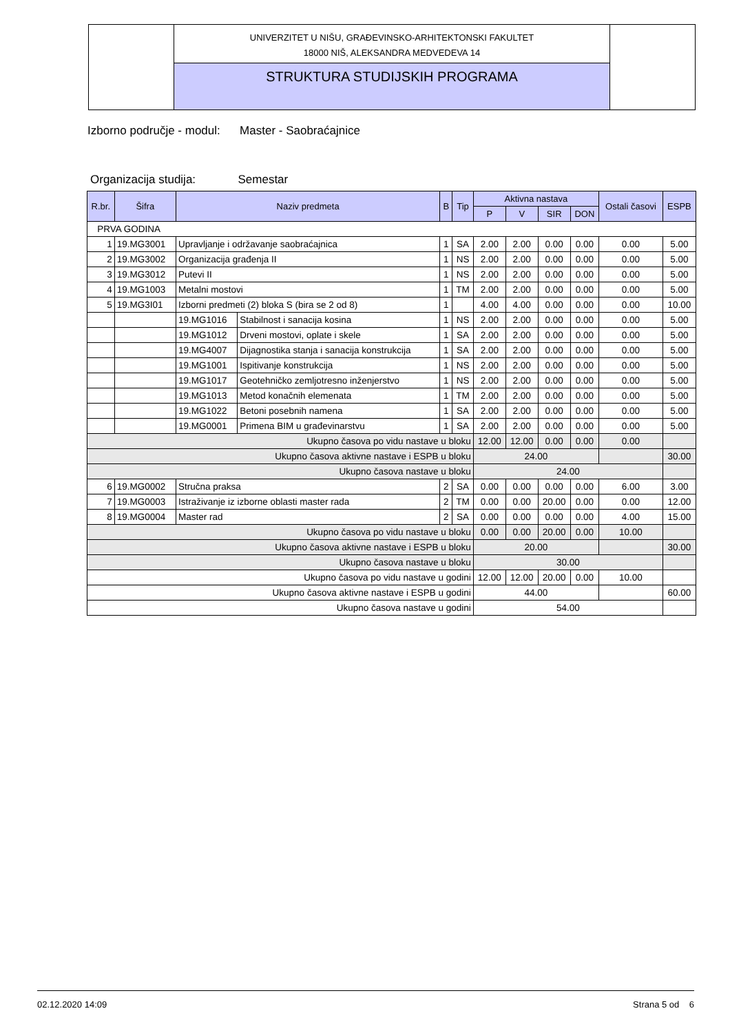UNIVERZITET U NIŠU, GRAĐEVINSKO-ARHITEKTONSKI FAKULTET
18000 NIŠ, ALEKSANDRA MEDVEDEVA 14
STRUKTURA STUDIJSKIH PROGRAMA
Izborno područje - modul: Master - Saobraćajnice
Organizacija studija: Semestar
| R.br. | Šifra | Naziv predmeta | | B | Tip | Aktivna nastava | | | | Ostali časovi | ESPB |
| --- | --- | --- | --- | --- | --- | --- | --- | --- | --- | --- | --- |
| | | | | | | P | V | SIR | DON | | |
| PRVA GODINA | | | | | | | | | | | |
| 1 | 19.MG3001 | Upravljanje i održavanje saobraćajnica | | 1 | SA | 2.00 | 2.00 | 0.00 | 0.00 | 0.00 | 5.00 |
| 2 | 19.MG3002 | Organizacija građenja II | | 1 | NS | 2.00 | 2.00 | 0.00 | 0.00 | 0.00 | 5.00 |
| 3 | 19.MG3012 | Putevi II | | 1 | NS | 2.00 | 2.00 | 0.00 | 0.00 | 0.00 | 5.00 |
| 4 | 19.MG1003 | Metalni mostovi | | 1 | TM | 2.00 | 2.00 | 0.00 | 0.00 | 0.00 | 5.00 |
| 5 | 19.MG3I01 | Izborni predmeti (2) bloka S (bira se 2 od 8) | | 1 | | 4.00 | 4.00 | 0.00 | 0.00 | 0.00 | 10.00 |
| | | 19.MG1016 | Stabilnost i sanacija kosina | 1 | NS | 2.00 | 2.00 | 0.00 | 0.00 | 0.00 | 5.00 |
| | | 19.MG1012 | Drveni mostovi, oplate i skele | 1 | SA | 2.00 | 2.00 | 0.00 | 0.00 | 0.00 | 5.00 |
| | | 19.MG4007 | Dijagnostika stanja i sanacija konstrukcija | 1 | SA | 2.00 | 2.00 | 0.00 | 0.00 | 0.00 | 5.00 |
| | | 19.MG1001 | Ispitivanje konstrukcija | 1 | NS | 2.00 | 2.00 | 0.00 | 0.00 | 0.00 | 5.00 |
| | | 19.MG1017 | Geotehničko zemljotresno inženjerstvo | 1 | NS | 2.00 | 2.00 | 0.00 | 0.00 | 0.00 | 5.00 |
| | | 19.MG1013 | Metod konačnih elemenata | 1 | TM | 2.00 | 2.00 | 0.00 | 0.00 | 0.00 | 5.00 |
| | | 19.MG1022 | Betoni posebnih namena | 1 | SA | 2.00 | 2.00 | 0.00 | 0.00 | 0.00 | 5.00 |
| | | 19.MG0001 | Primena BIM u građevinarstvu | 1 | SA | 2.00 | 2.00 | 0.00 | 0.00 | 0.00 | 5.00 |
| Ukupno časova po vidu nastave u bloku | | | | | | 12.00 | 12.00 | 0.00 | 0.00 | 0.00 | |
| Ukupno časova aktivne nastave i ESPB u bloku | | | | | | 24.00 | | | | | 30.00 |
| Ukupno časova nastave u bloku | | | | | | 24.00 | | | | | |
| 6 | 19.MG0002 | Stručna praksa | | 2 | SA | 0.00 | 0.00 | 0.00 | 0.00 | 6.00 | 3.00 |
| 7 | 19.MG0003 | Istraživanje iz izborne oblasti master rada | | 2 | TM | 0.00 | 0.00 | 20.00 | 0.00 | 0.00 | 12.00 |
| 8 | 19.MG0004 | Master rad | | 2 | SA | 0.00 | 0.00 | 0.00 | 0.00 | 4.00 | 15.00 |
| Ukupno časova po vidu nastave u bloku | | | | | | 0.00 | 0.00 | 20.00 | 0.00 | 10.00 | |
| Ukupno časova aktivne nastave i ESPB u bloku | | | | | | 20.00 | | | | | 30.00 |
| Ukupno časova nastave u bloku | | | | | | 30.00 | | | | | |
| Ukupno časova po vidu nastave u godini | | | | | | 12.00 | 12.00 | 20.00 | 0.00 | 10.00 | |
| Ukupno časova aktivne nastave i ESPB u godini | | | | | | 44.00 | | | | | 60.00 |
| Ukupno časova nastave u godini | | | | | | 54.00 | | | | | |
02.12.2020 14:09 Strana 5 od 6